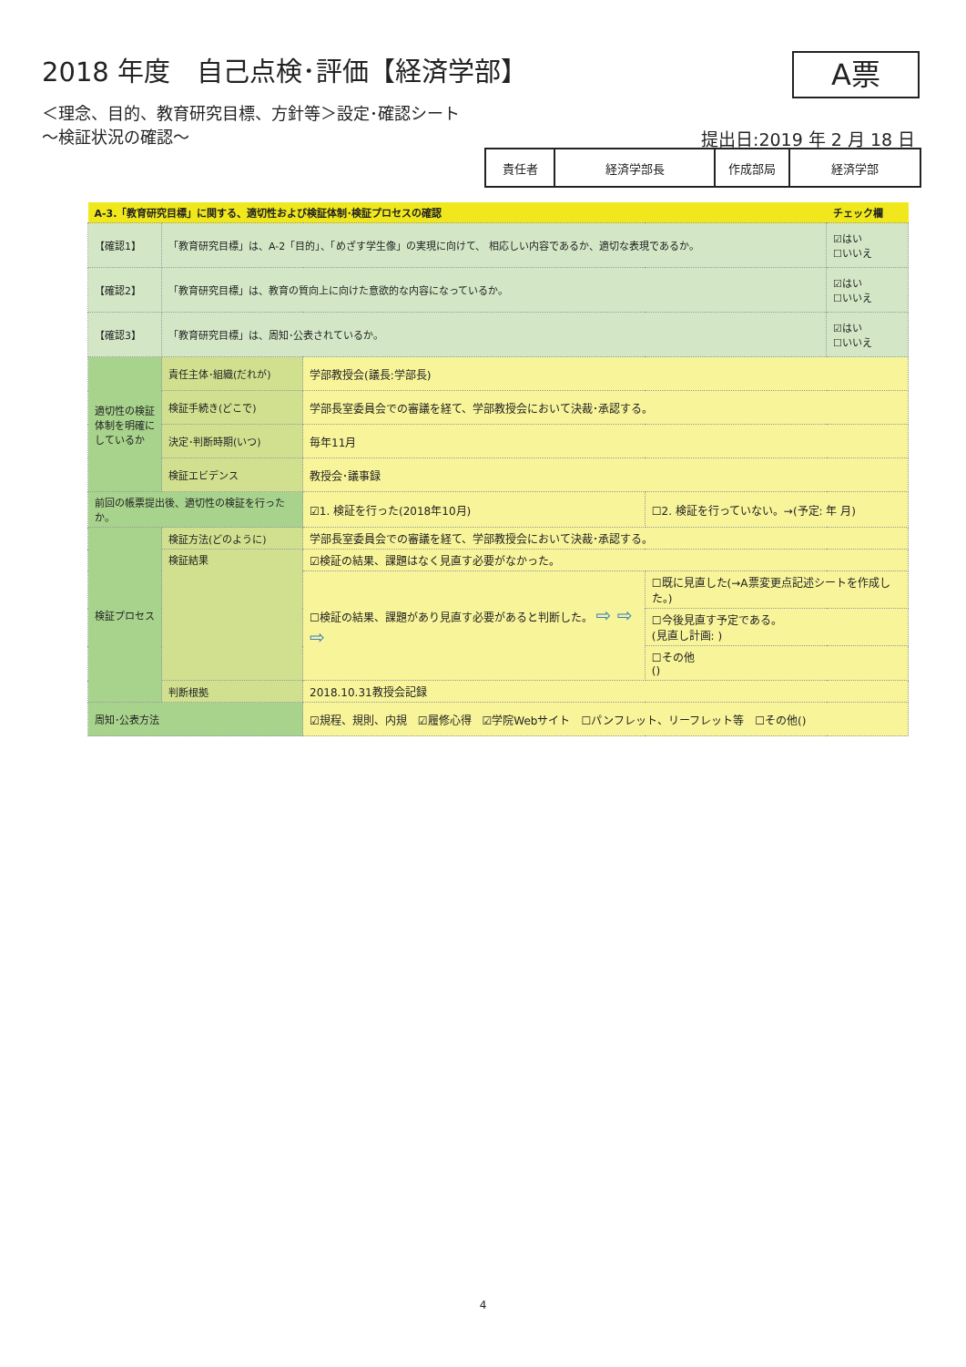2018 年度　自己点検･評価【経済学部】
A票
＜理念、目的、教育研究目標、方針等＞設定･確認シート
～検証状況の確認～
提出日:2019 年 2 月 18 日
| 責任者 | 経済学部長 | 作成部局 | 経済学部 |
| A-3.「教育研究目標」に関する、適切性および検証体制･検証プロセスの確認 | | | | チェック欄 |
| 【確認1】 | 「教育研究目標」は、A-2「目的」、「めざす学生像」の実現に向けて、 相応しい内容であるか、適切な表現であるか。 | | | ☑はい ☐いいえ |
| 【確認2】 | 「教育研究目標」は、教育の質向上に向けた意欲的な内容になっているか。 | | | ☑はい ☐いいえ |
| 【確認3】 | 「教育研究目標」は、周知･公表されているか。 | | | ☑はい ☐いいえ |
| 適切性の検証体制を明確にしているか | 責任主体･組織(だれが) | 学部教授会(議長:学部長) | | |
| | 検証手続き(どこで) | 学部長室委員会での審議を経て、学部教授会において決裁･承認する。 | | |
| | 決定･判断時期(いつ) | 毎年11月 | | |
| | 検証エビデンス | 教授会･議事録 | | |
| 前回の帳票提出後、適切性の検証を行ったか。 | | ☑1. 検証を行った(2018年10月) | ☐2. 検証を行っていない。→(予定: 年 月) | |
| 検証プロセス | 検証方法(どのように) | 学部長室委員会での審議を経て、学部教授会において決裁･承認する。 | | |
| | 検証結果 | ☑検証の結果、課題はなく見直す必要がなかった。 | | |
| | | ☐検証の結果、課題があり見直す必要があると判断した。 ⇨ ⇨ ⇨ | ☐既に見直した(→A票変更点記述シートを作成した。) | |
| | | | ☐今後見直す予定である。 (見直し計画: ) | |
| | | | ☐その他 () | |
| | 判断根拠 | 2018.10.31教授会記録 | | |
| 周知･公表方法 | | ☑規程、規則、内規 ☑履修心得 ☑学院Webサイト ☐パンフレット、リーフレット等 ☐その他() | | |
4